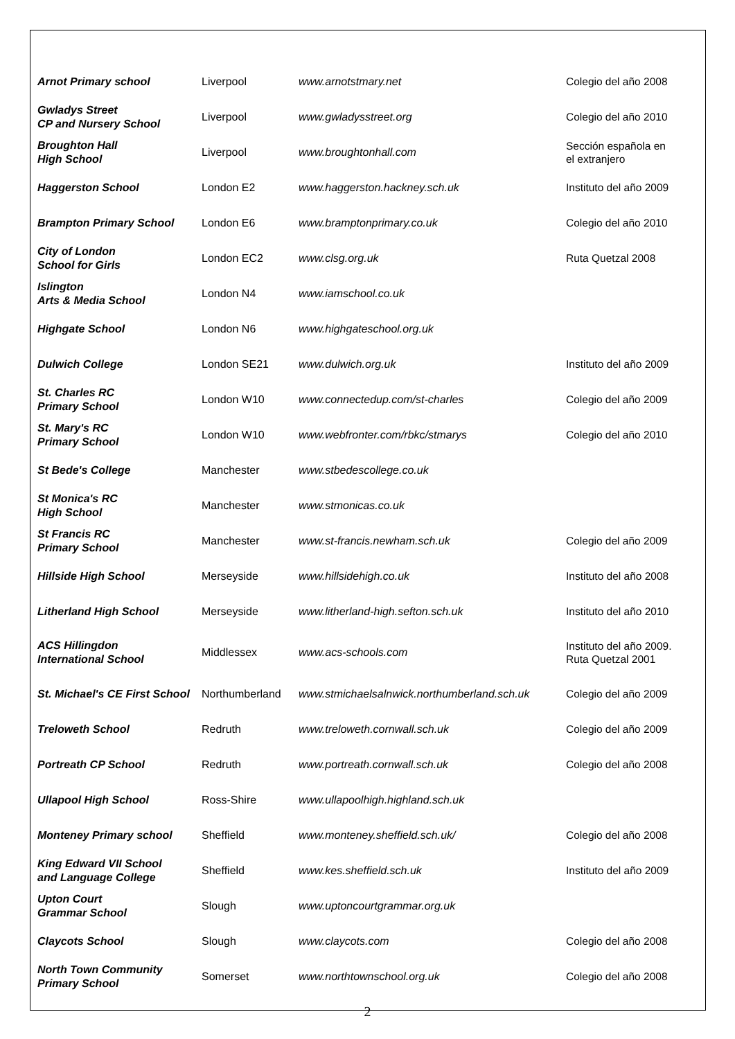| Arnot Primary school | Liverpool | www.arnotstmary.net | Colegio del año 2008 |
| Gwladys Street CP and Nursery School | Liverpool | www.gwladysstreet.org | Colegio del año 2010 |
| Broughton Hall High School | Liverpool | www.broughtonhall.com | Sección española en el extranjero |
| Haggerston School | London E2 | www.haggerston.hackney.sch.uk | Instituto del año 2009 |
| Brampton Primary School | London E6 | www.bramptonprimary.co.uk | Colegio del año 2010 |
| City of London School for Girls | London EC2 | www.clsg.org.uk | Ruta Quetzal 2008 |
| Islington Arts & Media School | London N4 | www.iamschool.co.uk | |
| Highgate School | London N6 | www.highgateschool.org.uk | |
| Dulwich College | London SE21 | www.dulwich.org.uk | Instituto del año 2009 |
| St. Charles RC Primary School | London W10 | www.connectedup.com/st-charles | Colegio del año 2009 |
| St. Mary's RC Primary School | London W10 | www.webfronter.com/rbkc/stmarys | Colegio del año 2010 |
| St Bede's College | Manchester | www.stbedescollege.co.uk | |
| St Monica's RC High School | Manchester | www.stmonicas.co.uk | |
| St Francis RC Primary School | Manchester | www.st-francis.newham.sch.uk | Colegio del año 2009 |
| Hillside High School | Merseyside | www.hillsidehigh.co.uk | Instituto del año 2008 |
| Litherland High School | Merseyside | www.litherland-high.sefton.sch.uk | Instituto del año 2010 |
| ACS Hillingdon International School | Middlessex | www.acs-schools.com | Instituto del año 2009. Ruta Quetzal 2001 |
| St. Michael's CE First School | Northumberland | www.stmichaelsalnwick.northumberland.sch.uk | Colegio del año 2009 |
| Treloweth School | Redruth | www.treloweth.cornwall.sch.uk | Colegio del año 2009 |
| Portreath CP School | Redruth | www.portreath.cornwall.sch.uk | Colegio del año 2008 |
| Ullapool High School | Ross-Shire | www.ullapoolhigh.highland.sch.uk | |
| Monteney Primary school | Sheffield | www.monteney.sheffield.sch.uk/ | Colegio del año 2008 |
| King Edward VII School and Language College | Sheffield | www.kes.sheffield.sch.uk | Instituto del año 2009 |
| Upton Court Grammar School | Slough | www.uptoncourtgrammar.org.uk | |
| Claycots School | Slough | www.claycots.com | Colegio del año 2008 |
| North Town Community Primary School | Somerset | www.northtownschool.org.uk | Colegio del año 2008 |
2